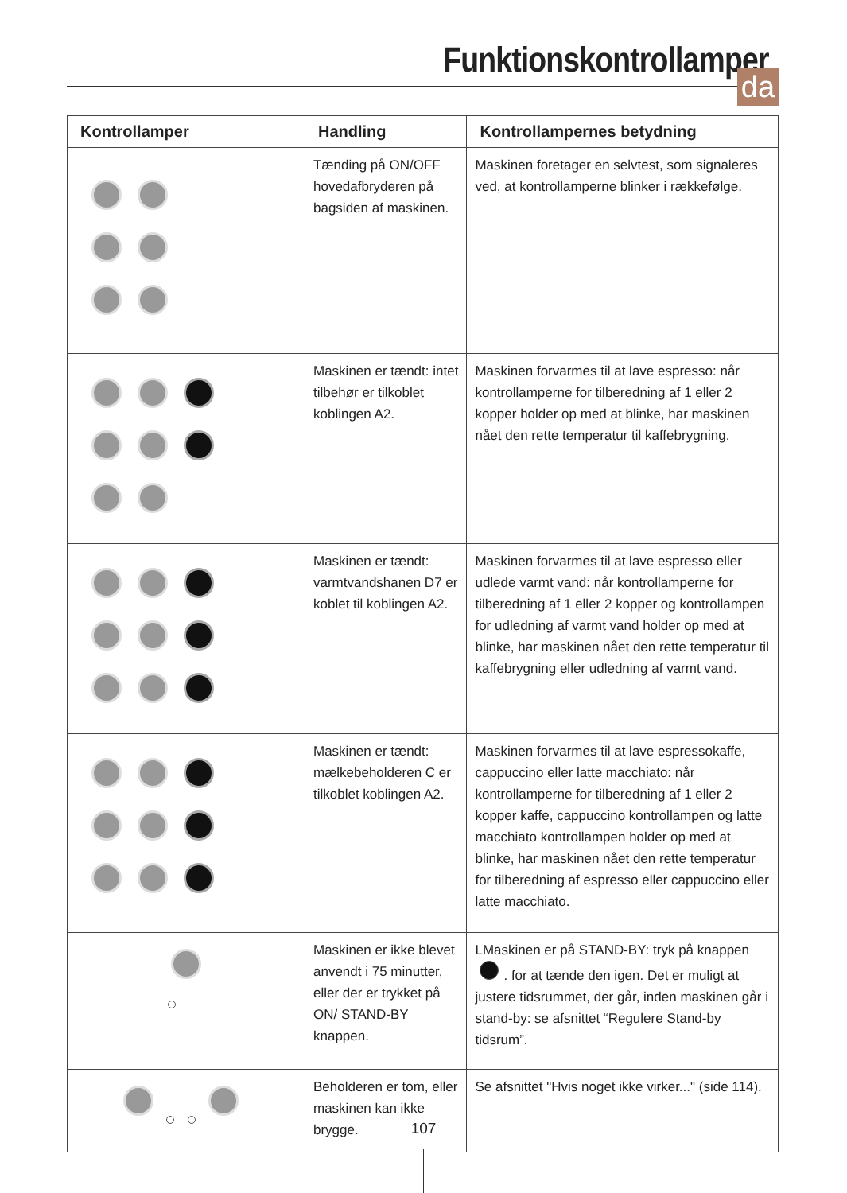Funktionskontrollamper
da
| Kontrollamper | Handling | Kontrollampernes betydning |
| --- | --- | --- |
| | Tænding på ON/OFF hovedafbryderen på bagsiden af maskinen. | Maskinen foretager en selvtest, som signaleres ved, at kontrollamperne blinker i rækkefølge. |
| | Maskinen er tændt: intet tilbehør er tilkoblet koblingen A2. | Maskinen forvarmes til at lave espresso: når kontrollamperne for tilberedning af 1 eller 2 kopper holder op med at blinke, har maskinen nået den rette temperatur til kaffebrygning. |
| | Maskinen er tændt: varmtvandshanen D7 er koblet til koblingen A2. | Maskinen forvarmes til at lave espresso eller udlede varmt vand: når kontrollamperne for tilberedning af 1 eller 2 kopper og kontrollampen for udledning af varmt vand holder op med at blinke, har maskinen nået den rette temperatur til kaffebrygning eller udledning af varmt vand. |
| | Maskinen er tændt: mælkebeholderen C er tilkoblet koblingen A2. | Maskinen forvarmes til at lave espressokaffe, cappuccino eller latte macchiato: når kontrollamperne for tilberedning af 1 eller 2 kopper kaffe, cappuccino kontrollampen og latte macchiato kontrollampen holder op med at blinke, har maskinen nået den rette temperatur for tilberedning af espresso eller cappuccino eller latte macchiato. |
| | Maskinen er ikke blevet anvendt i 75 minutter, eller der er trykket på ON/ STAND-BY knappen. | LMaskinen er på STAND-BY: tryk på knappen . for at tænde den igen. Det er muligt at justere tidsrummet, der går, inden maskinen går i stand-by: se afsnittet “Regulere Stand-by tidsrum”. |
| | Beholderen er tom, eller maskinen kan ikke brygge. | Se afsnittet "Hvis noget ikke virker..." (side 114). |
107